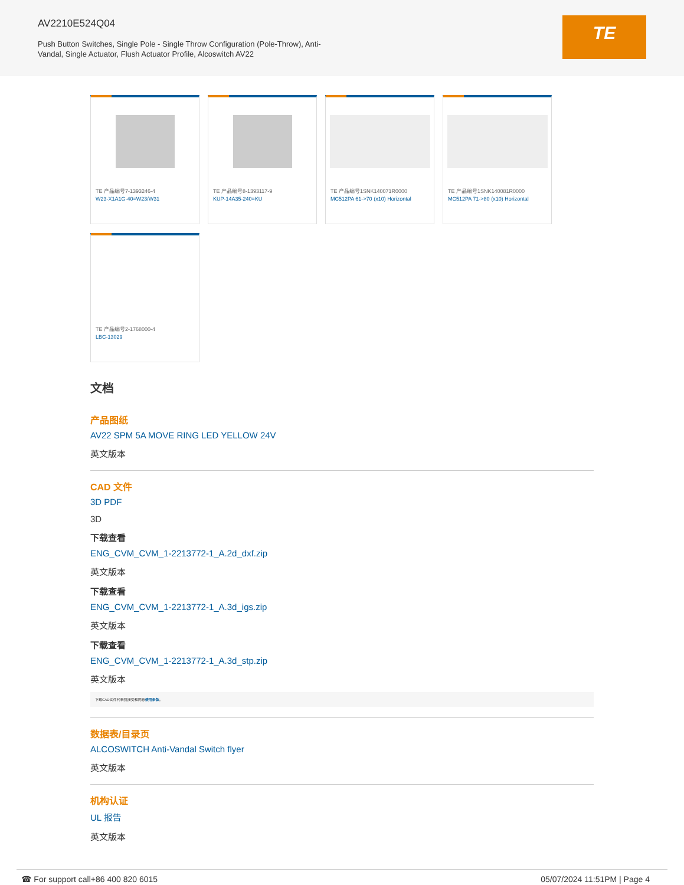AV2210E524Q04
Push Button Switches, Single Pole - Single Throw Configuration (Pole-Throw), Anti-Vandal, Single Actuator, Flush Actuator Profile, Alcoswitch AV22
TE
TE 产品编号7-1393246-4
W23-X1A1G-40=W23/W31
TE 产品编号8-1393117-9
KUP-14A35-240=KU
TE 产品编号1SNK140071R0000
MC512PA 61->70 (x10) Horizontal
TE 产品编号1SNK140081R0000
MC512PA 71->80 (x10) Horizontal
TE 产品编号2-1768000-4
LBC-13029
文档
产品图纸
AV22 SPM 5A MOVE RING LED YELLOW 24V
英文版本
CAD 文件
3D PDF
3D
下载查看
ENG_CVM_CVM_1-2213772-1_A.2d_dxf.zip
英文版本
下载查看
ENG_CVM_CVM_1-2213772-1_A.3d_igs.zip
英文版本
下载查看
ENG_CVM_CVM_1-2213772-1_A.3d_stp.zip
英文版本
下载CAD文件代表我接受和同意使用条款。
数据表/目录页
ALCOSWITCH Anti-Vandal Switch flyer
英文版本
机构认证
UL 报告
英文版本
☎ For support call+86 400 820 6015 05/07/2024 11:51PM | Page 4